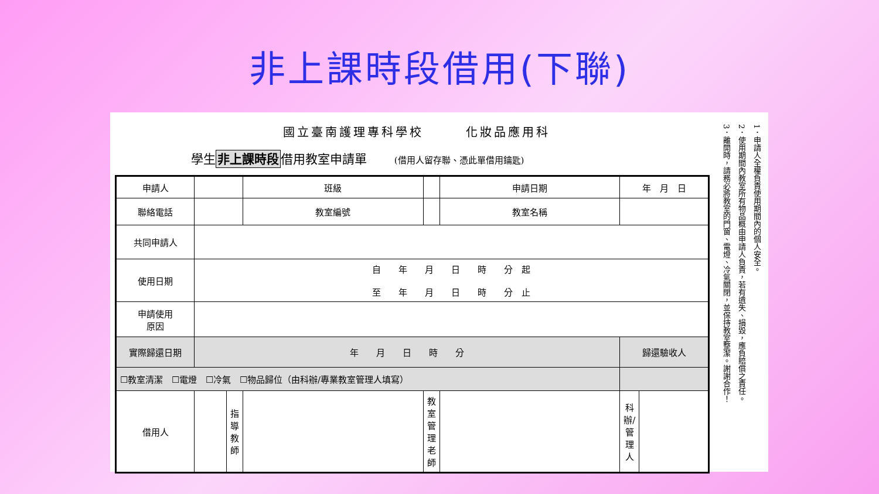非上課時段借用(下聯)
國立臺南護理專科學校　　　化妝品應用科
學生非上課時段借用教室申請單 (借用人留存聯、憑此單借用鑰匙)
| 申請人 | | | 班級 | | | 申請日期 | 年 月 日 | |
| 聯絡電話 | | | 教室編號 | | | 教室名稱 | | |
| 共同申請人 | | | | | | | | |
| 使用日期 | 自 年 月 日 時 分 起 至 年 月 日 時 分 止 | | | | | | | |
| 申請使用 原因 | | | | | | | | |
| 實際歸還日期 | 年 月 日 時 分 | | | | | | 歸還驗收人 | |
| ☐教室清潔 ☐電燈 ☐冷氣 ☐物品歸位（由科辦/專業教室管理人填寫） | | | | | | | | |
| 借用人 | | 指導教師 | | | 教室管理老師 | | 科辦/管理人 | |
1．申請人全權負責使用期間內的個人安全。
2．使用期間內教室所有物品概由申請人負責，若有遺失、損毀，應負賠償之責任。
3．離開時，請務必將教室的門窗、電燈、冷氣關閉，並保持教室整潔。謝謝合作！